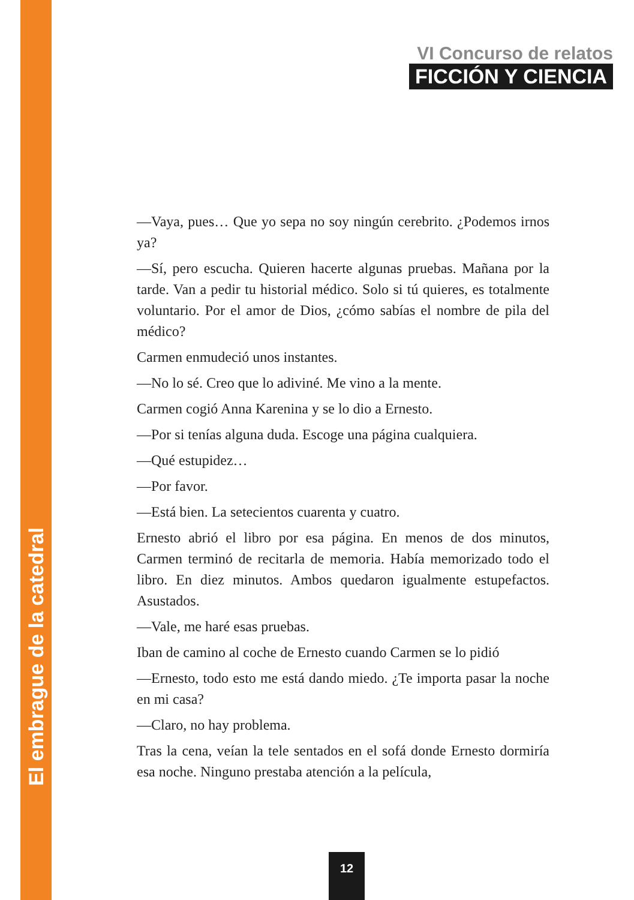VI Concurso de relatos
FICCIÓN Y CIENCIA
—Vaya, pues… Que yo sepa no soy ningún cerebrito. ¿Podemos irnos ya?
—Sí, pero escucha. Quieren hacerte algunas pruebas. Mañana por la tarde. Van a pedir tu historial médico. Solo si tú quieres, es totalmente voluntario. Por el amor de Dios, ¿cómo sabías el nombre de pila del médico?
Carmen enmudeció unos instantes.
—No lo sé. Creo que lo adiviné. Me vino a la mente.
Carmen cogió Anna Karenina y se lo dio a Ernesto.
—Por si tenías alguna duda. Escoge una página cualquiera.
—Qué estupidez…
—Por favor.
—Está bien. La setecientos cuarenta y cuatro.
Ernesto abrió el libro por esa página. En menos de dos minutos, Carmen terminó de recitarla de memoria. Había memorizado todo el libro. En diez minutos. Ambos quedaron igualmente estupefactos. Asustados.
—Vale, me haré esas pruebas.
Iban de camino al coche de Ernesto cuando Carmen se lo pidió
—Ernesto, todo esto me está dando miedo. ¿Te importa pasar la noche en mi casa?
—Claro, no hay problema.
Tras la cena, veían la tele sentados en el sofá donde Ernesto dormiría esa noche. Ninguno prestaba atención a la película,
El embrague de la catedral
12